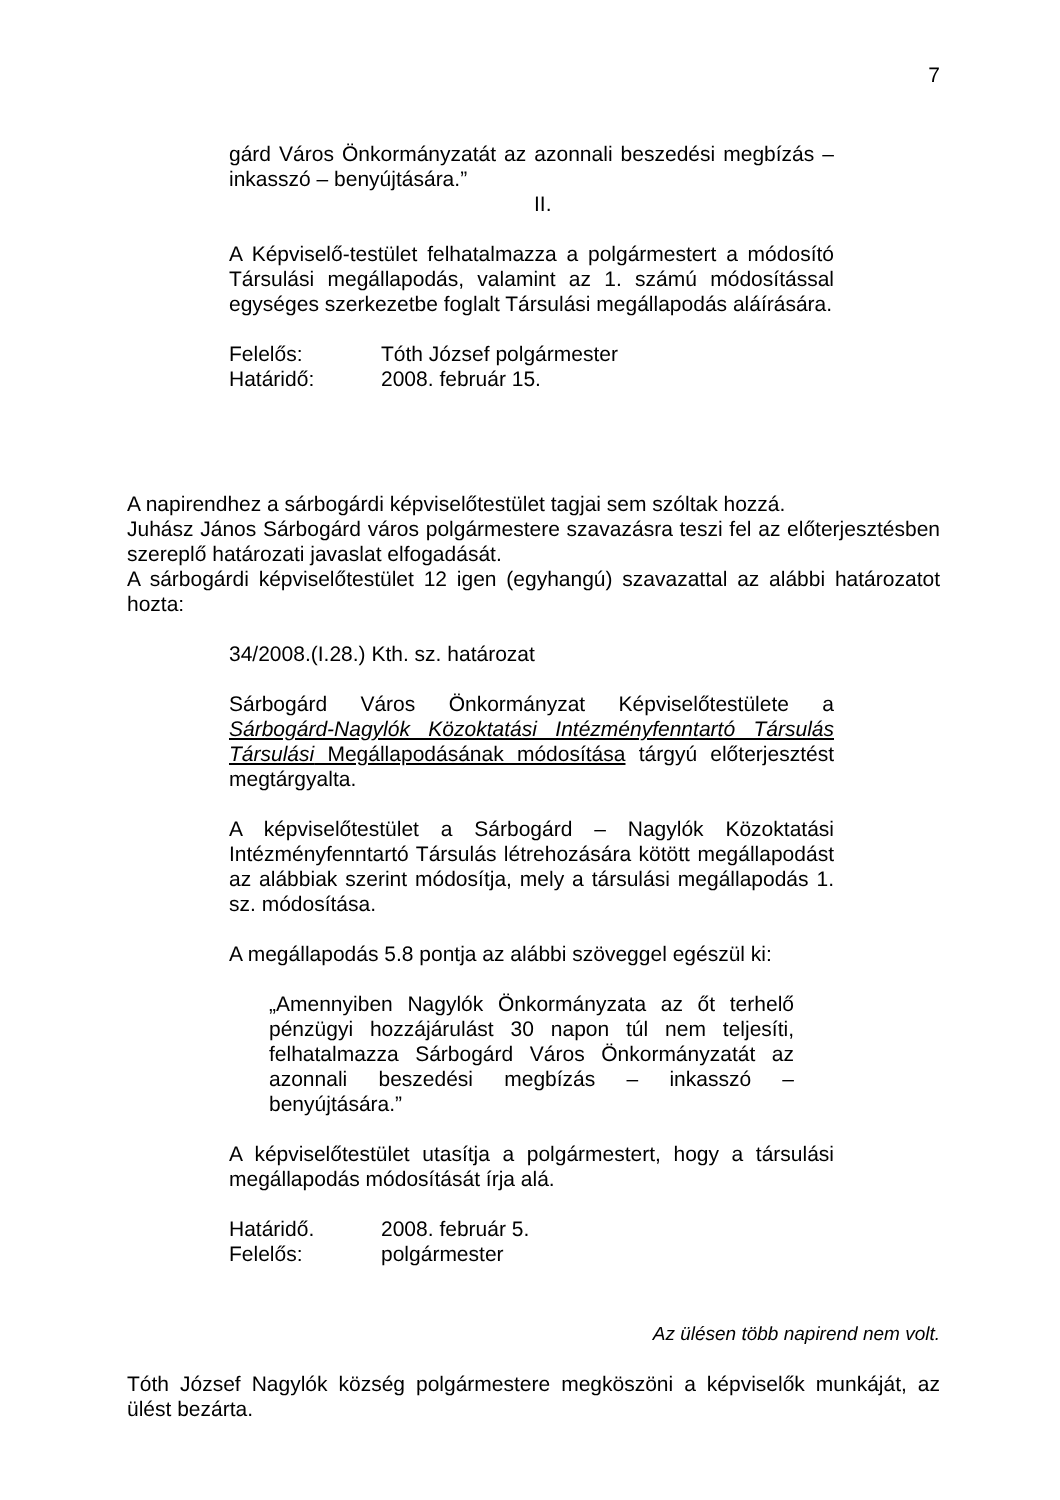7
gárd Város Önkormányzatát az azonnali beszedési megbízás – inkasszó – benyújtására.”
II.
A Képviselő-testület felhatalmazza a polgármestert a módosító Társulási megállapodás, valamint az 1. számú módosítással egységes szerkezetbe foglalt Társulási megállapodás aláírására.
Felelős: Tóth József polgármester
Határidő: 2008. február 15.
A napirendhez a sárbogárdi képviselőtestület tagjai sem szóltak hozzá.
Juhász János Sárbogárd város polgármestere szavazásra teszi fel az előterjesztésben szereplő határozati javaslat elfogadását.
A sárbogárdi képviselőtestület 12 igen (egyhangú) szavazattal az alábbi határozatot hozta:
34/2008.(I.28.) Kth. sz. határozat
Sárbogárd Város Önkormányzat Képviselőtestülete a Sárbogárd-Nagylók Közoktatási Intézményfenntartó Társulás Társulási Megállapodásának módosítása tárgyú előterjesztést megtárgyalta.
A képviselőtestület a Sárbogárd – Nagylók Közoktatási Intézményfenntartó Társulás létrehozására kötött megállapodást az alábbiak szerint módosítja, mely a társulási megállapodás 1. sz. módosítása.
A megállapodás 5.8 pontja az alábbi szöveggel egészül ki:
„Amennyiben Nagylók Önkormányzata az őt terhelő pénzügyi hozzájárulást 30 napon túl nem teljesíti, felhatalmazza Sárbogárd Város Önkormányzatát az azonnali beszedési megbízás – inkasszó – benyújtására.”
A képviselőtestület utasítja a polgármestert, hogy a társulási megállapodás módosítását írja alá.
Határidő. 2008. február 5.
Felelős: polgármester
Az ülésen több napirend nem volt.
Tóth József Nagylók község polgármestere megköszöni a képviselők munkáját, az ülést bezárta.